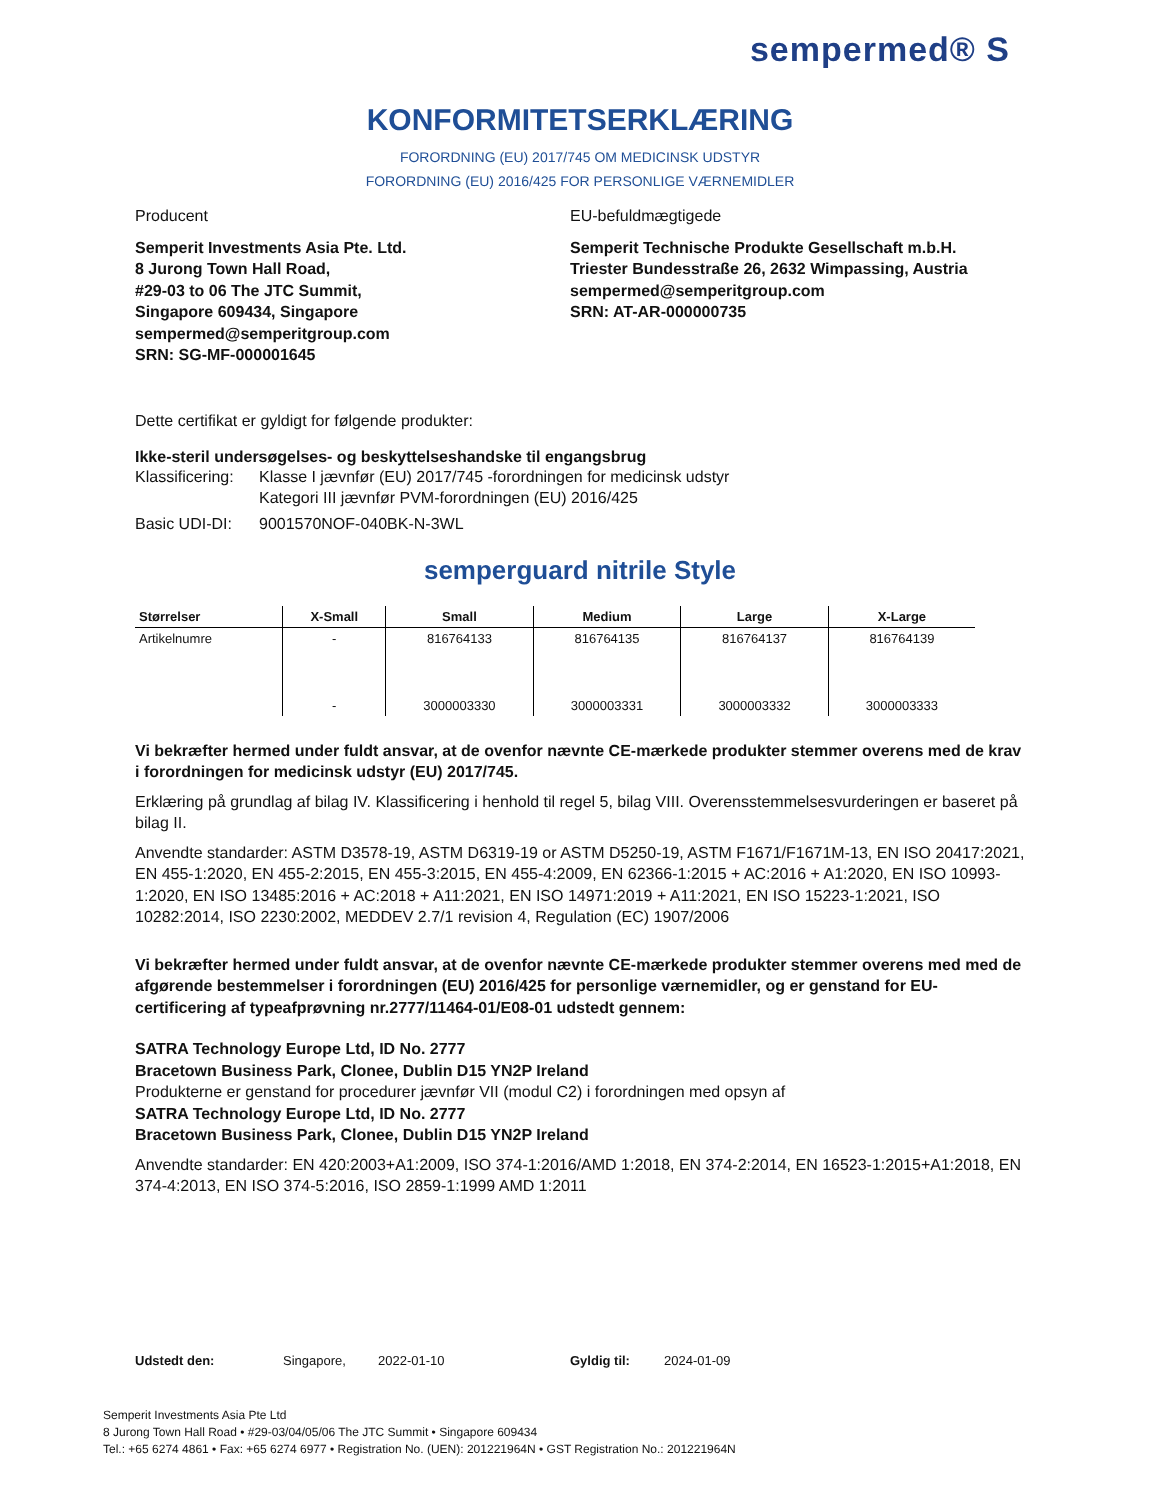sempermed® S
KONFORMITETSERKLÆRING
FORORDNING (EU) 2017/745 OM MEDICINSK UDSTYR
FORORDNING (EU) 2016/425 FOR PERSONLIGE VÆRNEMIDLER
Producent
Semperit Investments Asia Pte. Ltd.
8 Jurong Town Hall Road,
#29-03 to 06 The JTC Summit,
Singapore 609434, Singapore
sempermed@semperitgroup.com
SRN: SG-MF-000001645
EU-befuldmægtigede
Semperit Technische Produkte Gesellschaft m.b.H.
Triester Bundesstraße 26, 2632 Wimpassing, Austria
sempermed@semperitgroup.com
SRN: AT-AR-000000735
Dette certifikat er gyldigt for følgende produkter:
Ikke-steril undersøgelses- og beskyttelseshandske til engangsbrug
Klassificering:
Klasse I jævnfør (EU) 2017/745 -forordningen for medicinsk udstyr
Kategori III jævnfør PVM-forordningen (EU) 2016/425
Basic UDI-DI:
9001570NOF-040BK-N-3WL
semperguard nitrile Style
| Størrelser | X-Small | Small | Medium | Large | X-Large |
| --- | --- | --- | --- | --- | --- |
| Artikelnumre | - | 816764133 | 816764135 | 816764137 | 816764139 |
| | - | 3000003330 | 3000003331 | 3000003332 | 3000003333 |
Vi bekræfter hermed under fuldt ansvar, at de ovenfor nævnte CE-mærkede produkter stemmer overens med de krav i forordningen for medicinsk udstyr (EU) 2017/745.
Erklæring på grundlag af bilag IV. Klassificering i henhold til regel 5, bilag VIII. Overensstemmelsesvurderingen er baseret på bilag II.
Anvendte standarder: ASTM D3578-19, ASTM D6319-19 or ASTM D5250-19, ASTM F1671/F1671M-13, EN ISO 20417:2021, EN 455-1:2020, EN 455-2:2015, EN 455-3:2015, EN 455-4:2009, EN 62366-1:2015 + AC:2016 + A1:2020, EN ISO 10993-1:2020, EN ISO 13485:2016 + AC:2018 + A11:2021, EN ISO 14971:2019 + A11:2021, EN ISO 15223-1:2021, ISO 10282:2014, ISO 2230:2002, MEDDEV 2.7/1 revision 4, Regulation (EC) 1907/2006
Vi bekræfter hermed under fuldt ansvar, at de ovenfor nævnte CE-mærkede produkter stemmer overens med med de afgørende bestemmelser i forordningen (EU) 2016/425 for personlige værnemidler, og er genstand for EU-certificering af typeafprøvning nr.2777/11464-01/E08-01 udstedt gennem:
SATRA Technology Europe Ltd, ID No. 2777
Bracetown Business Park, Clonee, Dublin D15 YN2P Ireland
Produkterne er genstand for procedurer jævnfør VII (modul C2) i forordningen med opsyn af
SATRA Technology Europe Ltd, ID No. 2777
Bracetown Business Park, Clonee, Dublin D15 YN2P Ireland
Anvendte standarder: EN 420:2003+A1:2009, ISO 374-1:2016/AMD 1:2018, EN 374-2:2014, EN 16523-1:2015+A1:2018, EN 374-4:2013, EN ISO 374-5:2016, ISO 2859-1:1999 AMD 1:2011
Udstedt den: Singapore, 2022-01-10 Gyldig til: 2024-01-09
Semperit Investments Asia Pte Ltd
8 Jurong Town Hall Road • #29-03/04/05/06 The JTC Summit • Singapore 609434
Tel.: +65 6274 4861 • Fax: +65 6274 6977 • Registration No. (UEN): 201221964N • GST Registration No.: 201221964N